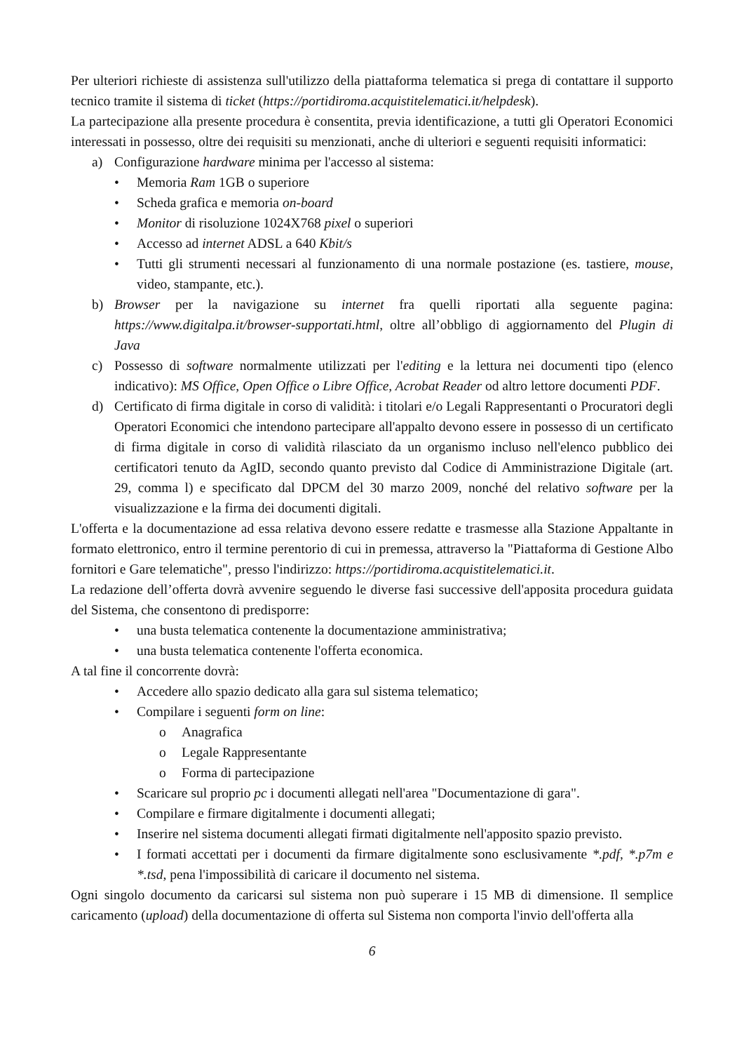Per ulteriori richieste di assistenza sull'utilizzo della piattaforma telematica si prega di contattare il supporto tecnico tramite il sistema di ticket (https://portidiroma.acquistitelematici.it/helpdesk).
La partecipazione alla presente procedura è consentita, previa identificazione, a tutti gli Operatori Economici interessati in possesso, oltre dei requisiti su menzionati, anche di ulteriori e seguenti requisiti informatici:
a) Configurazione hardware minima per l'accesso al sistema:
• Memoria Ram 1GB o superiore
• Scheda grafica e memoria on-board
• Monitor di risoluzione 1024X768 pixel o superiori
• Accesso ad internet ADSL a 640 Kbit/s
• Tutti gli strumenti necessari al funzionamento di una normale postazione (es. tastiere, mouse, video, stampante, etc.).
b) Browser per la navigazione su internet fra quelli riportati alla seguente pagina: https://www.digitalpa.it/browser-supportati.html, oltre all’obbligo di aggiornamento del Plugin di Java
c) Possesso di software normalmente utilizzati per l'editing e la lettura nei documenti tipo (elenco indicativo): MS Office, Open Office o Libre Office, Acrobat Reader od altro lettore documenti PDF.
d) Certificato di firma digitale in corso di validità: i titolari e/o Legali Rappresentanti o Procuratori degli Operatori Economici che intendono partecipare all'appalto devono essere in possesso di un certificato di firma digitale in corso di validità rilasciato da un organismo incluso nell'elenco pubblico dei certificatori tenuto da AgID, secondo quanto previsto dal Codice di Amministrazione Digitale (art. 29, comma l) e specificato dal DPCM del 30 marzo 2009, nonché del relativo software per la visualizzazione e la firma dei documenti digitali.
L'offerta e la documentazione ad essa relativa devono essere redatte e trasmesse alla Stazione Appaltante in formato elettronico, entro il termine perentorio di cui in premessa, attraverso la "Piattaforma di Gestione Albo fornitori e Gare telematiche", presso l'indirizzo: https://portidiroma.acquistitelematici.it.
La redazione dell’offerta dovrà avvenire seguendo le diverse fasi successive dell'apposita procedura guidata del Sistema, che consentono di predisporre:
• una busta telematica contenente la documentazione amministrativa;
• una busta telematica contenente l'offerta economica.
A tal fine il concorrente dovrà:
• Accedere allo spazio dedicato alla gara sul sistema telematico;
• Compilare i seguenti form on line:
o Anagrafica
o Legale Rappresentante
o Forma di partecipazione
• Scaricare sul proprio pc i documenti allegati nell'area "Documentazione di gara".
• Compilare e firmare digitalmente i documenti allegati;
• Inserire nel sistema documenti allegati firmati digitalmente nell'apposito spazio previsto.
• I formati accettati per i documenti da firmare digitalmente sono esclusivamente *.pdf, *.p7m e *.tsd, pena l'impossibilità di caricare il documento nel sistema.
Ogni singolo documento da caricarsi sul sistema non può superare i 15 MB di dimensione. Il semplice caricamento (upload) della documentazione di offerta sul Sistema non comporta l'invio dell'offerta alla
6